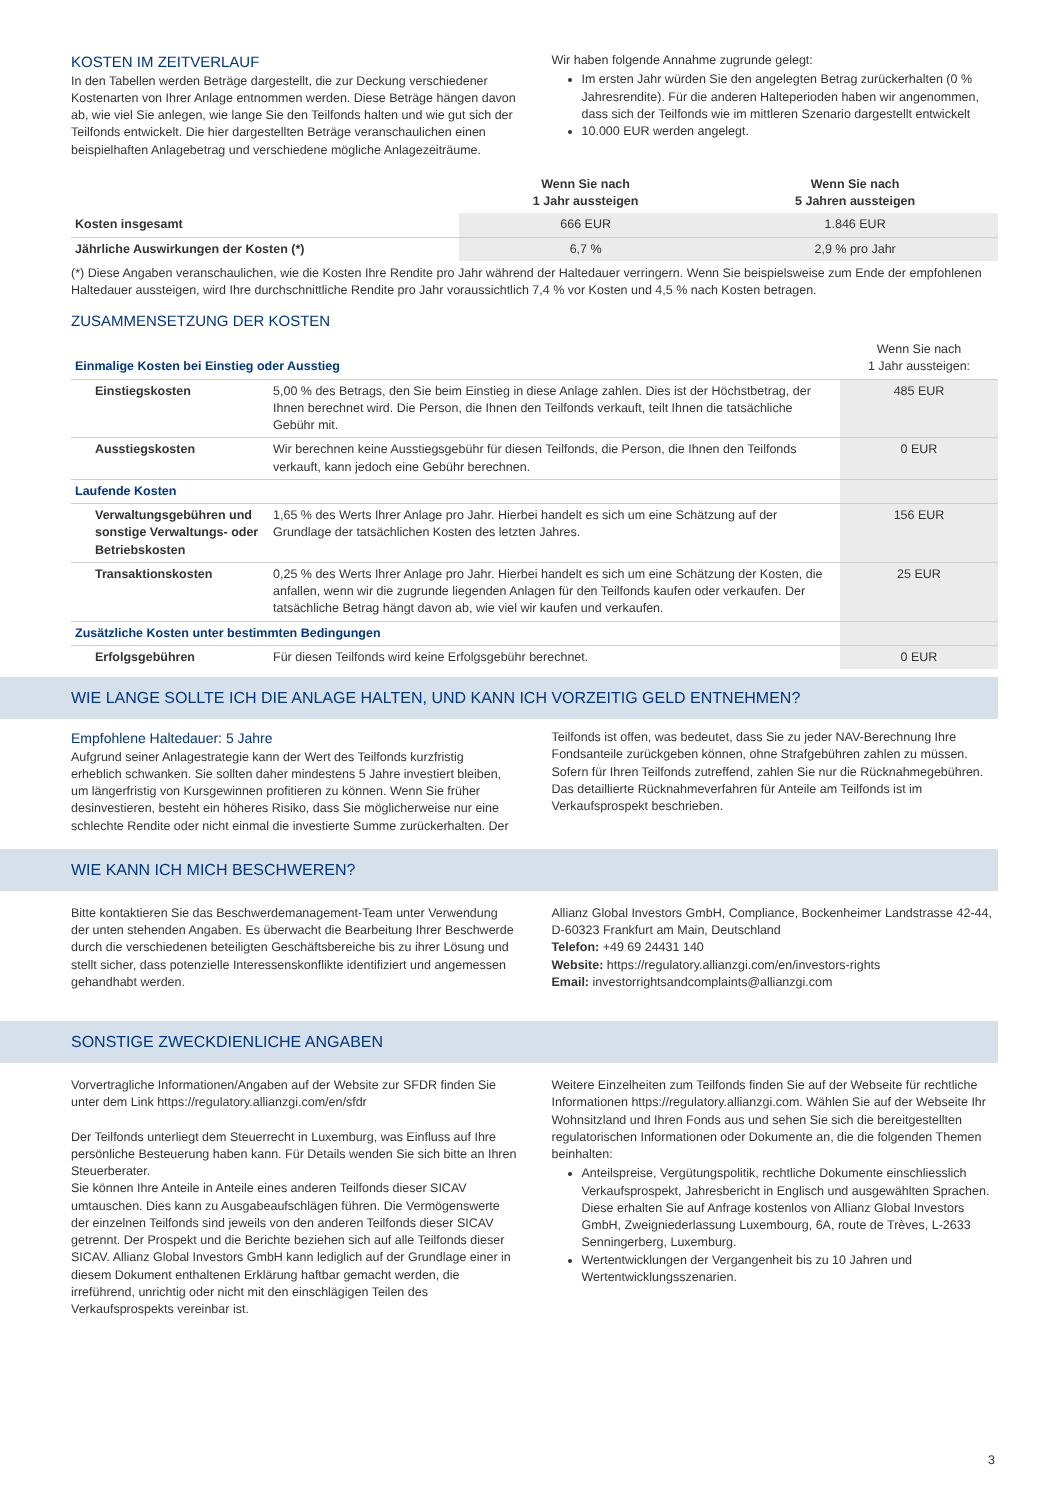KOSTEN IM ZEITVERLAUF
In den Tabellen werden Beträge dargestellt, die zur Deckung verschiedener Kostenarten von Ihrer Anlage entnommen werden. Diese Beträge hängen davon ab, wie viel Sie anlegen, wie lange Sie den Teilfonds halten und wie gut sich der Teilfonds entwickelt. Die hier dargestellten Beträge veranschaulichen einen beispielhaften Anlagebetrag und verschiedene mögliche Anlagezeiträume.
Wir haben folgende Annahme zugrunde gelegt:
Im ersten Jahr würden Sie den angelegten Betrag zurückerhalten (0 % Jahresrendite). Für die anderen Halteperioden haben wir angenommen, dass sich der Teilfonds wie im mittleren Szenario dargestellt entwickelt
10.000 EUR werden angelegt.
| | Wenn Sie nach 1 Jahr aussteigen | Wenn Sie nach 5 Jahren aussteigen |
| --- | --- | --- |
| Kosten insgesamt | 666 EUR | 1.846 EUR |
| Jährliche Auswirkungen der Kosten (*) | 6,7 % | 2,9 % pro Jahr |
(*) Diese Angaben veranschaulichen, wie die Kosten Ihre Rendite pro Jahr während der Haltedauer verringern. Wenn Sie beispielsweise zum Ende der empfohlenen Haltedauer aussteigen, wird Ihre durchschnittliche Rendite pro Jahr voraussichtlich 7,4 % vor Kosten und 4,5 % nach Kosten betragen.
ZUSAMMENSETZUNG DER KOSTEN
| Einmalige Kosten bei Einstieg oder Ausstieg | | Wenn Sie nach 1 Jahr aussteigen: |
| Einstiegskosten | 5,00 % des Betrags, den Sie beim Einstieg in diese Anlage zahlen. Dies ist der Höchstbetrag, der Ihnen berechnet wird. Die Person, die Ihnen den Teilfonds verkauft, teilt Ihnen die tatsächliche Gebühr mit. | 485 EUR |
| Ausstiegskosten | Wir berechnen keine Ausstiegsgebühr für diesen Teilfonds, die Person, die Ihnen den Teilfonds verkauft, kann jedoch eine Gebühr berechnen. | 0 EUR |
| Laufende Kosten | | |
| Verwaltungsgebühren und sonstige Verwaltungs- oder Betriebskosten | 1,65 % des Werts Ihrer Anlage pro Jahr. Hierbei handelt es sich um eine Schätzung auf der Grundlage der tatsächlichen Kosten des letzten Jahres. | 156 EUR |
| Transaktionskosten | 0,25 % des Werts Ihrer Anlage pro Jahr. Hierbei handelt es sich um eine Schätzung der Kosten, die anfallen, wenn wir die zugrunde liegenden Anlagen für den Teilfonds kaufen oder verkaufen. Der tatsächliche Betrag hängt davon ab, wie viel wir kaufen und verkaufen. | 25 EUR |
| Zusätzliche Kosten unter bestimmten Bedingungen | | |
| Erfolgsgebühren | Für diesen Teilfonds wird keine Erfolgsgebühr berechnet. | 0 EUR |
WIE LANGE SOLLTE ICH DIE ANLAGE HALTEN, UND KANN ICH VORZEITIG GELD ENTNEHMEN?
Empfohlene Haltedauer: 5 Jahre
Aufgrund seiner Anlagestrategie kann der Wert des Teilfonds kurzfristig erheblich schwanken. Sie sollten daher mindestens 5 Jahre investiert bleiben, um längerfristig von Kursgewinnen profitieren zu können. Wenn Sie früher desinvestieren, besteht ein höheres Risiko, dass Sie möglicherweise nur eine schlechte Rendite oder nicht einmal die investierte Summe zurückerhalten. Der
Teilfonds ist offen, was bedeutet, dass Sie zu jeder NAV-Berechnung Ihre Fondsanteile zurückgeben können, ohne Strafgebühren zahlen zu müssen. Sofern für Ihren Teilfonds zutreffend, zahlen Sie nur die Rücknahmegebühren. Das detaillierte Rücknahmeverfahren für Anteile am Teilfonds ist im Verkaufsprospekt beschrieben.
WIE KANN ICH MICH BESCHWEREN?
Bitte kontaktieren Sie das Beschwerdemanagement-Team unter Verwendung der unten stehenden Angaben. Es überwacht die Bearbeitung Ihrer Beschwerde durch die verschiedenen beteiligten Geschäftsbereiche bis zu ihrer Lösung und stellt sicher, dass potenzielle Interessenskonflikte identifiziert und angemessen gehandhabt werden.
Allianz Global Investors GmbH, Compliance, Bockenheimer Landstrasse 42-44, D-60323 Frankfurt am Main, Deutschland
Telefon: +49 69 24431 140
Website: https://regulatory.allianzgi.com/en/investors-rights
Email: investorrightsandcomplaints@allianzgi.com
SONSTIGE ZWECKDIENLICHE ANGABEN
Vorvertragliche Informationen/Angaben auf der Website zur SFDR finden Sie unter dem Link https://regulatory.allianzgi.com/en/sfdr
Der Teilfonds unterliegt dem Steuerrecht in Luxemburg, was Einfluss auf Ihre persönliche Besteuerung haben kann. Für Details wenden Sie sich bitte an Ihren Steuerberater.
Sie können Ihre Anteile in Anteile eines anderen Teilfonds dieser SICAV umtauschen. Dies kann zu Ausgabeaufschlägen führen. Die Vermögenswerte der einzelnen Teilfonds sind jeweils von den anderen Teilfonds dieser SICAV getrennt. Der Prospekt und die Berichte beziehen sich auf alle Teilfonds dieser SICAV. Allianz Global Investors GmbH kann lediglich auf der Grundlage einer in diesem Dokument enthaltenen Erklärung haftbar gemacht werden, die irreführend, unrichtig oder nicht mit den einschlägigen Teilen des Verkaufsprospekts vereinbar ist.
Weitere Einzelheiten zum Teilfonds finden Sie auf der Webseite für rechtliche Informationen https://regulatory.allianzgi.com. Wählen Sie auf der Webseite Ihr Wohnsitzland und Ihren Fonds aus und sehen Sie sich die bereitgestellten regulatorischen Informationen oder Dokumente an, die die folgenden Themen beinhalten:
Anteilspreise, Vergütungspolitik, rechtliche Dokumente einschliesslich Verkaufsprospekt, Jahresbericht in Englisch und ausgewählten Sprachen. Diese erhalten Sie auf Anfrage kostenlos von Allianz Global Investors GmbH, Zweigniederlassung Luxembourg, 6A, route de Trèves, L-2633 Senningerberg, Luxemburg.
Wertentwicklungen der Vergangenheit bis zu 10 Jahren und Wertentwicklungsszenarien.
3